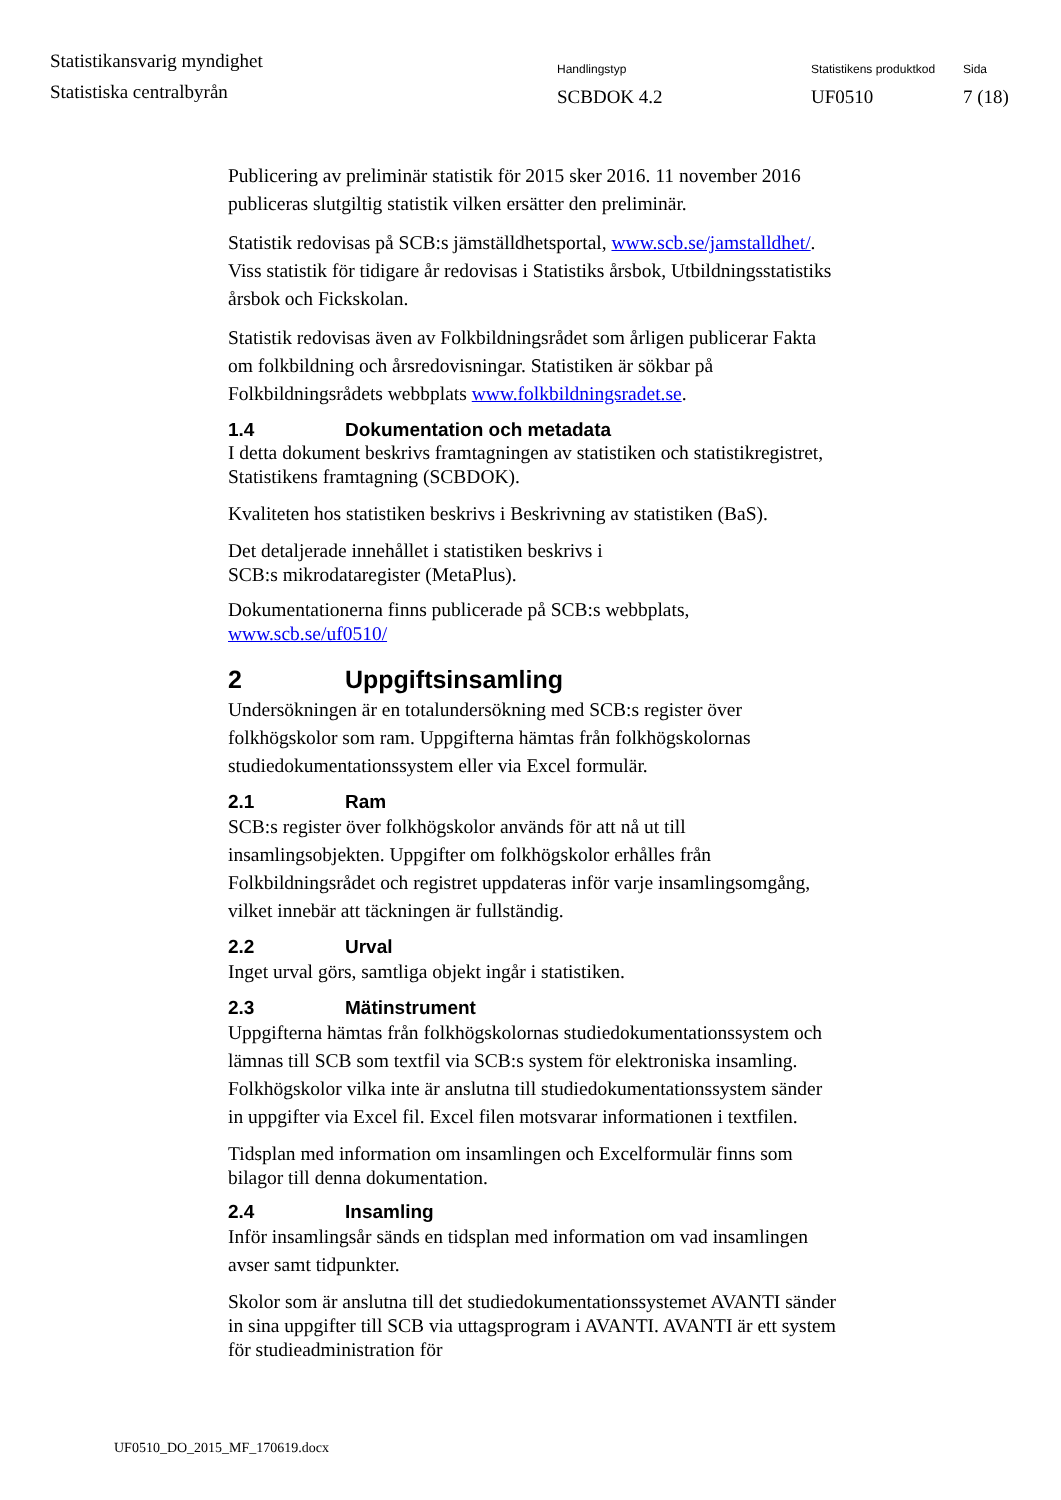Statistikansvarig myndighet
Statistiska centralbyrån
Handlingstyp
SCBDOK 4.2
Statistikens produktkod
UF0510
Sida
7 (18)
Publicering av preliminär statistik för 2015 sker 2016. 11 november 2016 publiceras slutgiltig statistik vilken ersätter den preliminär.
Statistik redovisas på SCB:s jämställdhetsportal, www.scb.se/jamstalldhet/. Viss statistik för tidigare år redovisas i Statistiks årsbok, Utbildningsstatistiks årsbok och Fickskolan.
Statistik redovisas även av Folkbildningsrådet som årligen publicerar Fakta om folkbildning och årsredovisningar. Statistiken är sökbar på Folkbildningsrådets webbplats www.folkbildningsradet.se.
1.4 Dokumentation och metadata
I detta dokument beskrivs framtagningen av statistiken och statistikregistret, Statistikens framtagning (SCBDOK).
Kvaliteten hos statistiken beskrivs i Beskrivning av statistiken (BaS).
Det detaljerade innehållet i statistiken beskrivs i
SCB:s mikrodataregister (MetaPlus).
Dokumentationerna finns publicerade på SCB:s webbplats,
www.scb.se/uf0510/
2 Uppgiftsinsamling
Undersökningen är en totalundersökning med SCB:s register över folkhögskolor som ram. Uppgifterna hämtas från folkhögskolornas studiedokumentationssystem eller via Excel formulär.
2.1 Ram
SCB:s register över folkhögskolor används för att nå ut till insamlingsobjekten. Uppgifter om folkhögskolor erhålles från Folkbildningsrådet och registret uppdateras inför varje insamlingsomgång, vilket innebär att täckningen är fullständig.
2.2 Urval
Inget urval görs, samtliga objekt ingår i statistiken.
2.3 Mätinstrument
Uppgifterna hämtas från folkhögskolornas studiedokumentationssystem och lämnas till SCB som textfil via SCB:s system för elektroniska insamling. Folkhögskolor vilka inte är anslutna till studiedokumentationssystem sänder in uppgifter via Excel fil. Excel filen motsvarar informationen i textfilen.
Tidsplan med information om insamlingen och Excelformulär finns som bilagor till denna dokumentation.
2.4 Insamling
Inför insamlingsår sänds en tidsplan med information om vad insamlingen avser samt tidpunkter.
Skolor som är anslutna till det studiedokumentationssystemet AVANTI sänder in sina uppgifter till SCB via uttagsprogram i AVANTI. AVANTI är ett system för studieadministration för
UF0510_DO_2015_MF_170619.docx